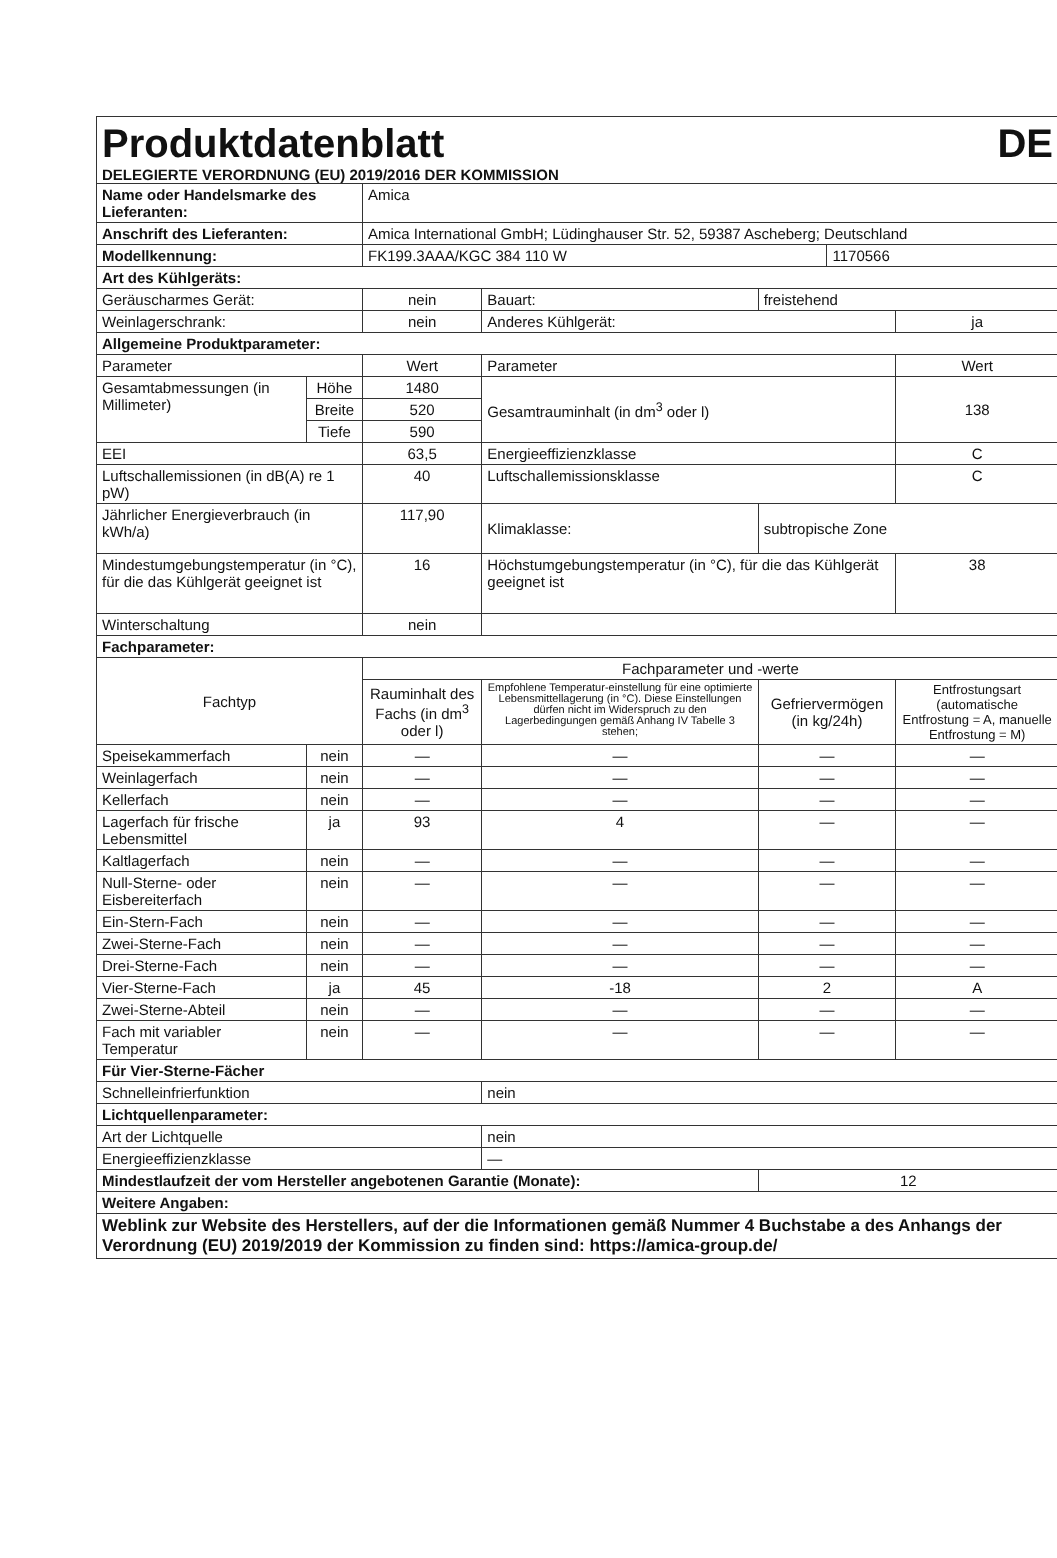Produktdatenblatt DE
DELEGIERTE VERORDNUNG (EU) 2019/2016 DER KOMMISSION
| Name oder Handelsmarke des Lieferanten: | | | Amica | | | | |
| Anschrift des Lieferanten: | | | Amica International GmbH; Lüdinghauser Str. 52, 59387 Ascheberg; Deutschland | | | | |
| Modellkennung: | | | FK199.3AAA/KGC 384 110 W | | | 1170566 | |
| Art des Kühlgeräts: | | | | | | | |
| Geräuscharmes Gerät: | | | nein | Bauart: | freistehend | | |
| Weinlagerschrank: | | | nein | Anderes Kühlgerät: | | | ja |
| Allgemeine Produktparameter: | | | | | | | |
| Parameter | | | Wert | Parameter | | | Wert |
| Gesamtabmessungen (in Millimeter) | Höhe | | 1480 | Gesamtrauminhalt (in dm<sup>3</sup> oder l) | | | 138 |
| | Breite | | 520 | | | | |
| | Tiefe | | 590 | | | | |
| EEI | | | 63,5 | Energieeffizienzklasse | | | C |
| Luftschallemissionen (in dB(A) re 1 pW) | | | 40 | Luftschallemissionsklasse | | | C |
| Jährlicher Energieverbrauch (in kWh/a) | | | 117,90 | Klimaklasse: | subtropische Zone | | |
| Mindestumgebungstemperatur (in °C), für die das Kühlgerät geeignet ist | | | 16 | Höchstumgebungstemperatur (in °C), für die das Kühlgerät geeignet ist | | | 38 |
| Winterschaltung | | | nein | | | | |
| Fachparameter: | | | | | | | |
| Fachtyp | | | Fachparameter und -werte | | | | |
| | | | Rauminhalt des Fachs (in dm<sup>3</sup> oder l) | Empfohlene Temperatur-einstellung für eine optimierte Lebensmittellagerung (in °C). Diese Einstellungen dürfen nicht im Widerspruch zu den Lagerbedingungen gemäß Anhang IV Tabelle 3 stehen; | Gefriervermögen (in kg/24h) | | Entfrostungsart (automatische Entfrostung = A, manuelle Entfrostung = M) |
| Speisekammerfach | | nein | — | — | — | | — |
| Weinlagerfach | | nein | — | — | — | | — |
| Kellerfach | | nein | — | — | — | | — |
| Lagerfach für frische Lebensmittel | | ja | 93 | 4 | — | | — |
| Kaltlagerfach | | nein | — | — | — | | — |
| Null-Sterne- oder Eisbereiterfach | | nein | — | — | — | | — |
| Ein-Stern-Fach | | nein | — | — | — | | — |
| Zwei-Sterne-Fach | | nein | — | — | — | | — |
| Drei-Sterne-Fach | | nein | — | — | — | | — |
| Vier-Sterne-Fach | | ja | 45 | -18 | 2 | | A |
| Zwei-Sterne-Abteil | | nein | — | — | — | | — |
| Fach mit variabler Temperatur | | nein | — | — | — | | — |
| Für Vier-Sterne-Fächer | | | | | | | |
| Schnelleinfrierfunktion | | | | nein | | | |
| Lichtquellenparameter: | | | | | | | |
| Art der Lichtquelle | | | | nein | | | |
| Energieeffizienzklasse | | | | — | | | |
| Mindestlaufzeit der vom Hersteller angebotenen Garantie (Monate): | | | | | 12 | | |
| Weitere Angaben: | | | | | | | |
| Weblink zur Website des Herstellers, auf der die Informationen gemäß Nummer 4 Buchstabe a des Anhangs der Verordnung (EU) 2019/2019 der Kommission zu finden sind: https://amica-group.de/ | | | | | | | |